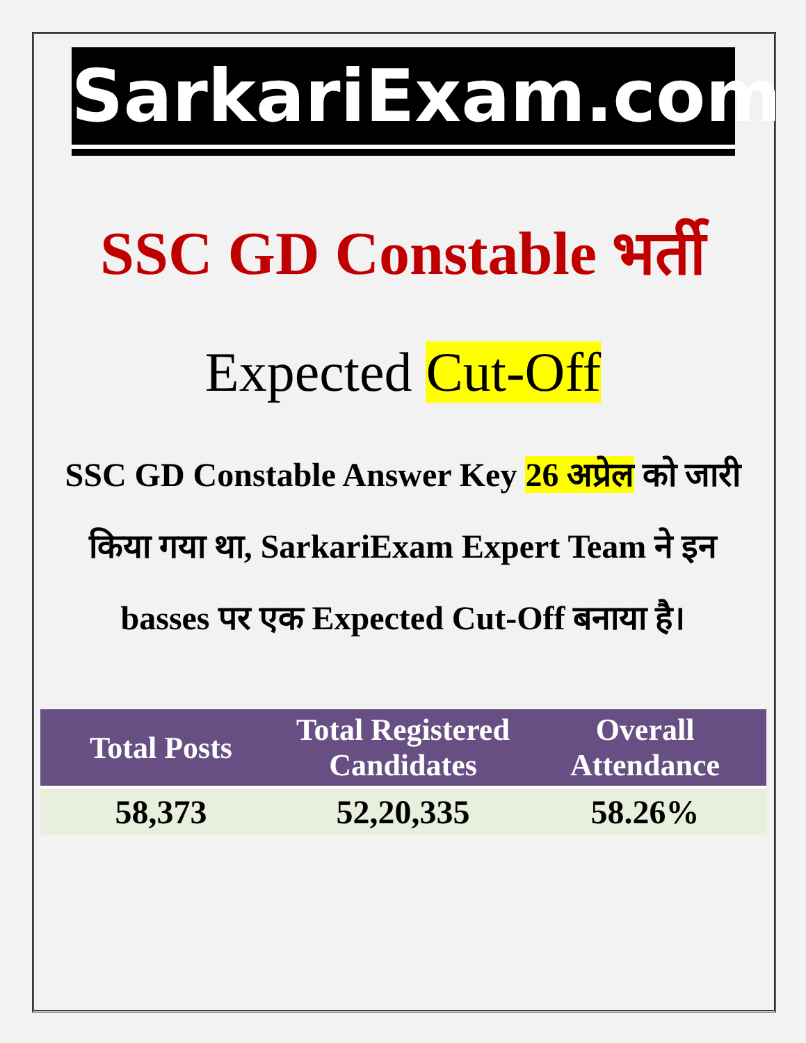SarkariExam.com
SSC GD Constable भर्ती
Expected Cut-Off
SSC GD Constable Answer Key 26 अप्रेल को जारी किया गया था, SarkariExam Expert Team ने इन basses पर एक Expected Cut-Off बनाया है।
| Total Posts | Total Registered Candidates | Overall Attendance |
| --- | --- | --- |
| 58,373 | 52,20,335 | 58.26% |